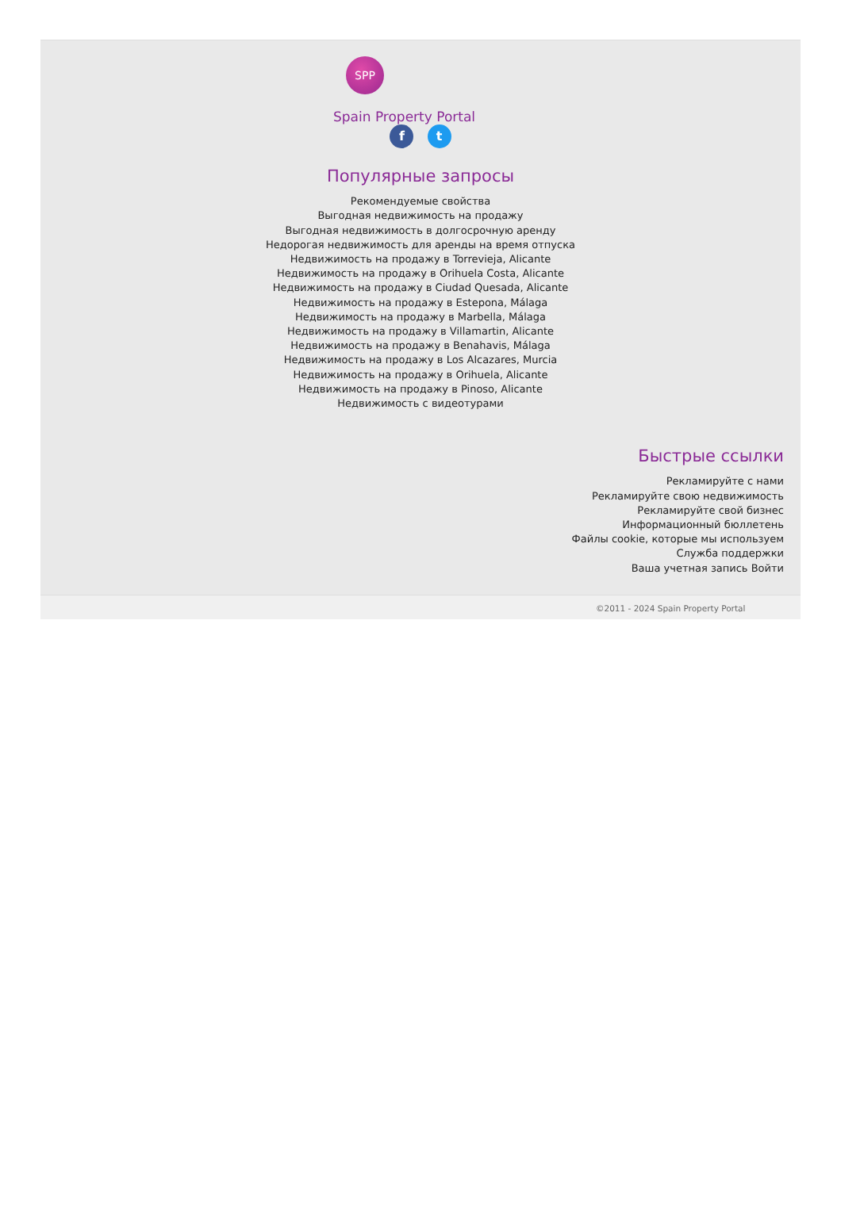SPP
Spain Property Portal
f t
Популярные запросы
Рекомендуемые свойства
Выгодная недвижимость на продажу
Выгодная недвижимость в долгосрочную аренду
Недорогая недвижимость для аренды на время отпуска
Недвижимость на продажу в Torrevieja, Alicante
Недвижимость на продажу в Orihuela Costa, Alicante
Недвижимость на продажу в Ciudad Quesada, Alicante
Недвижимость на продажу в Estepona, Málaga
Недвижимость на продажу в Marbella, Málaga
Недвижимость на продажу в Villamartin, Alicante
Недвижимость на продажу в Benahavis, Málaga
Недвижимость на продажу в Los Alcazares, Murcia
Недвижимость на продажу в Orihuela, Alicante
Недвижимость на продажу в Pinoso, Alicante
Недвижимость с видеотурами
Быстрые ссылки
Рекламируйте с нами
Рекламируйте свою недвижимость
Рекламируйте свой бизнес
Информационный бюллетень
Файлы cookie, которые мы используем
Служба поддержки
Ваша учетная запись Войти
©2011 - 2024 Spain Property Portal